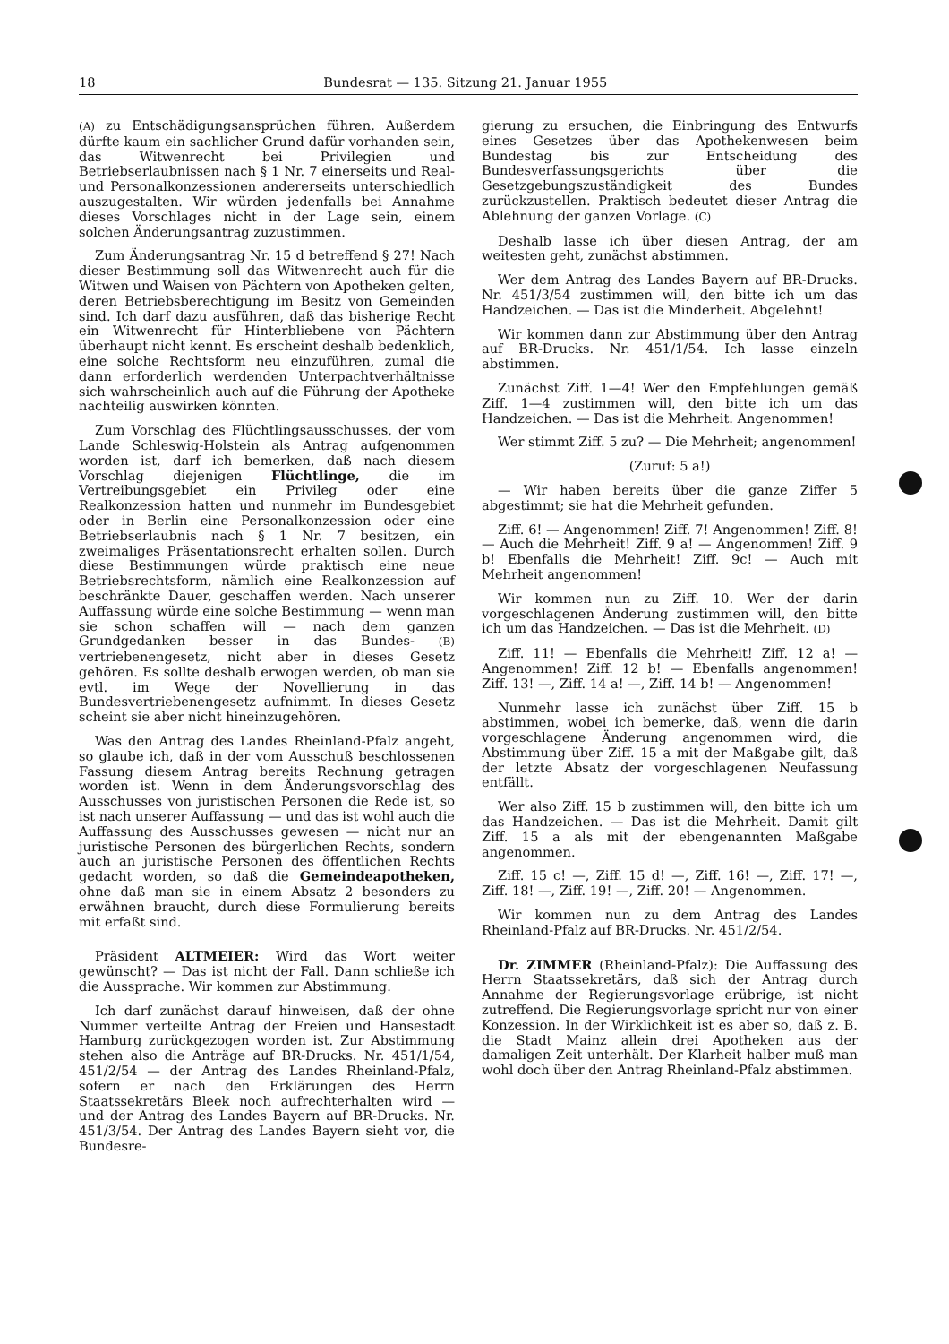18 Bundesrat — 135. Sitzung 21. Januar 1955
(A) zu Entschädigungsansprüchen führen. Außerdem dürfte kaum ein sachlicher Grund dafür vorhanden sein, das Witwenrecht bei Privilegien und Betriebserlaubnissen nach § 1 Nr. 7 einerseits und Real- und Personalkonzessionen andererseits unterschiedlich auszugestalten. Wir würden jedenfalls bei Annahme dieses Vorschlages nicht in der Lage sein, einem solchen Änderungsantrag zuzustimmen.
Zum Änderungsantrag Nr. 15 d betreffend § 27! Nach dieser Bestimmung soll das Witwenrecht auch für die Witwen und Waisen von Pächtern von Apotheken gelten, deren Betriebsberechtigung im Besitz von Gemeinden sind. Ich darf dazu ausführen, daß das bisherige Recht ein Witwenrecht für Hinterbliebene von Pächtern überhaupt nicht kennt. Es erscheint deshalb bedenklich, eine solche Rechtsform neu einzuführen, zumal die dann erforderlich werdenden Unterpachtverhältnisse sich wahrscheinlich auch auf die Führung der Apotheke nachteilig auswirken könnten.
Zum Vorschlag des Flüchtlingsausschusses, der vom Lande Schleswig-Holstein als Antrag aufgenommen worden ist, darf ich bemerken, daß nach diesem Vorschlag diejenigen Flüchtlinge, die im Vertreibungsgebiet ein Privileg oder eine Realkonzession hatten und nunmehr im Bundesgebiet oder in Berlin eine Personalkonzession oder eine Betriebserlaubnis nach § 1 Nr. 7 besitzen, ein zweimaliges Präsentationsrecht erhalten sollen. Durch diese Bestimmungen würde praktisch eine neue Betriebsrechtsform, nämlich eine Realkonzession auf beschränkte Dauer, geschaffen werden. Nach unserer Auffassung würde eine solche Bestimmung — wenn man sie schon schaffen will — nach dem ganzen Grundgedanken besser in das Bundes- (B) vertriebenengesetz, nicht aber in dieses Gesetz gehören. Es sollte deshalb erwogen werden, ob man sie evtl. im Wege der Novellierung in das Bundesvertriebenengesetz aufnimmt. In dieses Gesetz scheint sie aber nicht hineinzugehören.
Was den Antrag des Landes Rheinland-Pfalz angeht, so glaube ich, daß in der vom Ausschuß beschlossenen Fassung diesem Antrag bereits Rechnung getragen worden ist. Wenn in dem Änderungsvorschlag des Ausschusses von juristischen Personen die Rede ist, so ist nach unserer Auffassung — und das ist wohl auch die Auffassung des Ausschusses gewesen — nicht nur an juristische Personen des bürgerlichen Rechts, sondern auch an juristische Personen des öffentlichen Rechts gedacht worden, so daß die Gemeindeapotheken, ohne daß man sie in einem Absatz 2 besonders zu erwähnen braucht, durch diese Formulierung bereits mit erfaßt sind.
Präsident ALTMEIER: Wird das Wort weiter gewünscht? — Das ist nicht der Fall. Dann schließe ich die Aussprache. Wir kommen zur Abstimmung.
Ich darf zunächst darauf hinweisen, daß der ohne Nummer verteilte Antrag der Freien und Hansestadt Hamburg zurückgezogen worden ist. Zur Abstimmung stehen also die Anträge auf BR-Drucks. Nr. 451/1/54, 451/2/54 — der Antrag des Landes Rheinland-Pfalz, sofern er nach den Erklärungen des Herrn Staatssekretärs Bleek noch aufrechterhalten wird — und der Antrag des Landes Bayern auf BR-Drucks. Nr. 451/3/54. Der Antrag des Landes Bayern sieht vor, die Bundesre-
gierung zu ersuchen, die Einbringung des Entwurfs eines Gesetzes über das Apothekenwesen beim Bundestag bis zur Entscheidung des Bundesverfassungsgerichts über die Gesetzgebungszuständigkeit des Bundes zurückzustellen. Praktisch bedeutet dieser Antrag die Ablehnung der ganzen Vorlage. (C)
Deshalb lasse ich über diesen Antrag, der am weitesten geht, zunächst abstimmen.
Wer dem Antrag des Landes Bayern auf BR-Drucks. Nr. 451/3/54 zustimmen will, den bitte ich um das Handzeichen. — Das ist die Minderheit. Abgelehnt!
Wir kommen dann zur Abstimmung über den Antrag auf BR-Drucks. Nr. 451/1/54. Ich lasse einzeln abstimmen.
Zunächst Ziff. 1—4! Wer den Empfehlungen gemäß Ziff. 1—4 zustimmen will, den bitte ich um das Handzeichen. — Das ist die Mehrheit. Angenommen!
Wer stimmt Ziff. 5 zu? — Die Mehrheit; angenommen!
(Zuruf: 5 a!)
— Wir haben bereits über die ganze Ziffer 5 abgestimmt; sie hat die Mehrheit gefunden.
Ziff. 6! — Angenommen! Ziff. 7! Angenommen! Ziff. 8! — Auch die Mehrheit! Ziff. 9 a! — Angenommen! Ziff. 9 b! Ebenfalls die Mehrheit! Ziff. 9c! — Auch mit Mehrheit angenommen!
Wir kommen nun zu Ziff. 10. Wer der darin vorgeschlagenen Änderung zustimmen will, den bitte ich um das Handzeichen. — Das ist die Mehrheit. (D)
Ziff. 11! — Ebenfalls die Mehrheit! Ziff. 12 a! — Angenommen! Ziff. 12 b! — Ebenfalls angenommen! Ziff. 13! —, Ziff. 14 a! —, Ziff. 14 b! — Angenommen!
Nunmehr lasse ich zunächst über Ziff. 15 b abstimmen, wobei ich bemerke, daß, wenn die darin vorgeschlagene Änderung angenommen wird, die Abstimmung über Ziff. 15 a mit der Maßgabe gilt, daß der letzte Absatz der vorgeschlagenen Neufassung entfällt.
Wer also Ziff. 15 b zustimmen will, den bitte ich um das Handzeichen. — Das ist die Mehrheit. Damit gilt Ziff. 15 a als mit der ebengenannten Maßgabe angenommen.
Ziff. 15 c! —, Ziff. 15 d! —, Ziff. 16! —, Ziff. 17! —, Ziff. 18! —, Ziff. 19! —, Ziff. 20! — Angenommen.
Wir kommen nun zu dem Antrag des Landes Rheinland-Pfalz auf BR-Drucks. Nr. 451/2/54.
Dr. ZIMMER (Rheinland-Pfalz): Die Auffassung des Herrn Staatssekretärs, daß sich der Antrag durch Annahme der Regierungsvorlage erübrige, ist nicht zutreffend. Die Regierungsvorlage spricht nur von einer Konzession. In der Wirklichkeit ist es aber so, daß z. B. die Stadt Mainz allein drei Apotheken aus der damaligen Zeit unterhält. Der Klarheit halber muß man wohl doch über den Antrag Rheinland-Pfalz abstimmen.